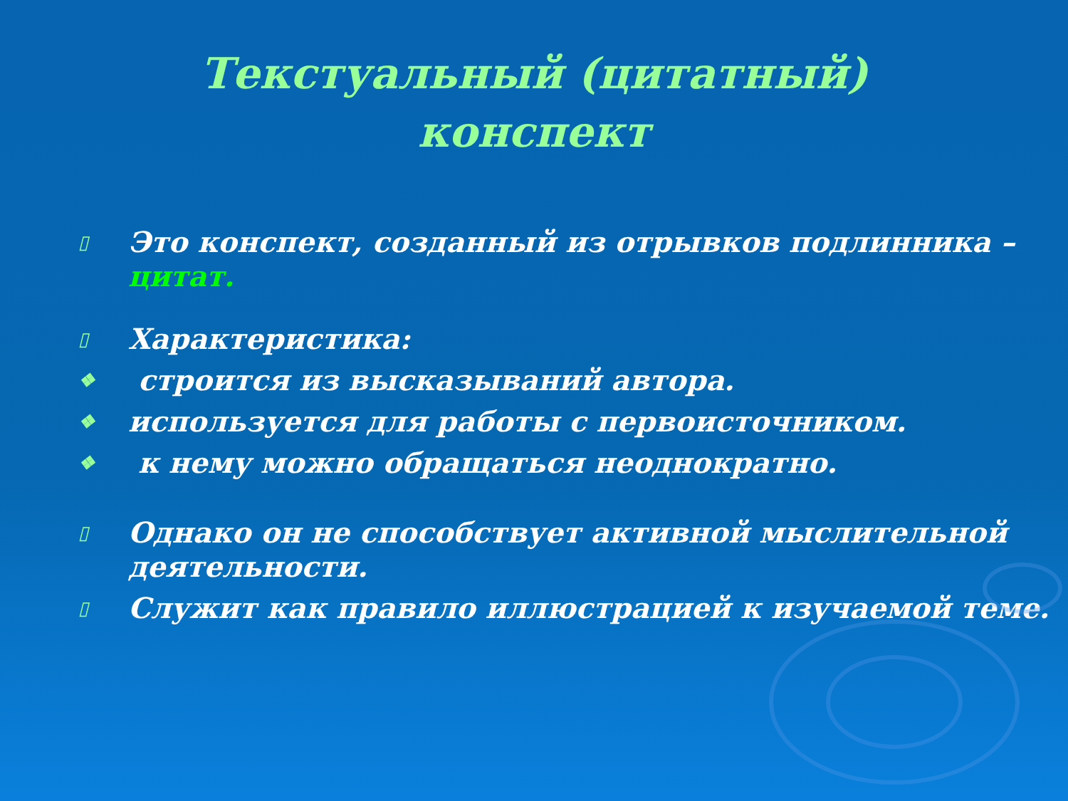Текстуальный (цитатный)
конспект
▯ Это конспект, созданный из отрывков подлинника – цитат.
▯ Характеристика:
❖ строится из высказываний автора.
❖ используется для работы с первоисточником.
❖ к нему можно обращаться неоднократно.
▯ Однако он не способствует активной мыслительной деятельности.
▯ Служит как правило иллюстрацией к изучаемой теме.